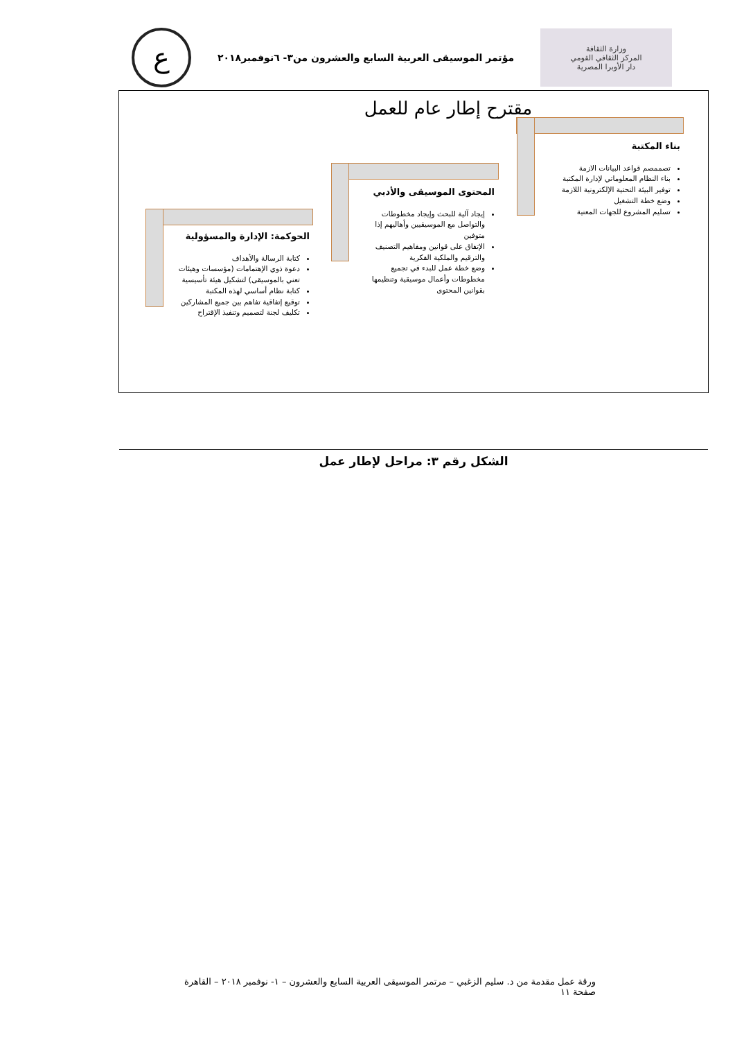وزارة الثقافة
المركز الثقافي القومي
دار الأوبرا المصرية
مؤتمر الموسيقى العربية السابع والعشرون من٣- ٦نوفمبر٢٠١٨
ع
مقترح إطار عام للعمل
بناء المكتبة
تصممصم قواعد البيانات الازمة
بناء النظام المعلوماتي لإدارة المكتبة
توفير البيئة التحتية الإلكترونية اللازمة
وضع خطة التشغيل
تسليم المشروع للجهات المعنية
المحتوى الموسيقى والأدبي
إيجاد آلية للبحث وإيجاد مخطوطات والتواصل مع الموسيقيين وأهاليهم إذا متوفين
الإتفاق على قوانين ومفاهيم التصنيف والترقيم والملكية الفكرية
وضع خطة عمل للبدء في تجميع مخطوطات وأعمال موسيقية وتنظيمها بقوانين المحتوى
الحوكمة: الإدارة والمسؤولية
كتابة الرسالة والأهداف
دعوة ذوي الإهتمامات (مؤسسات وهيئات تعني بالموسيقى) لتشكيل هيئة تأسيسية
كتابة نظام أساسي لهذه المكتبة
توقيع إتفاقية تفاهم بين جميع المشاركين
تكليف لجنة لتصميم وتنفيذ الإقتراح
الشكل رقم ٣: مراحل لإطار عمل
ورقة عمل مقدمة من د. سليم الزغبي – مرتمر الموسيقى العربية السابع والعشرون – ١- نوفمبر ٢٠١٨ – القاهرة
صفحة ١١